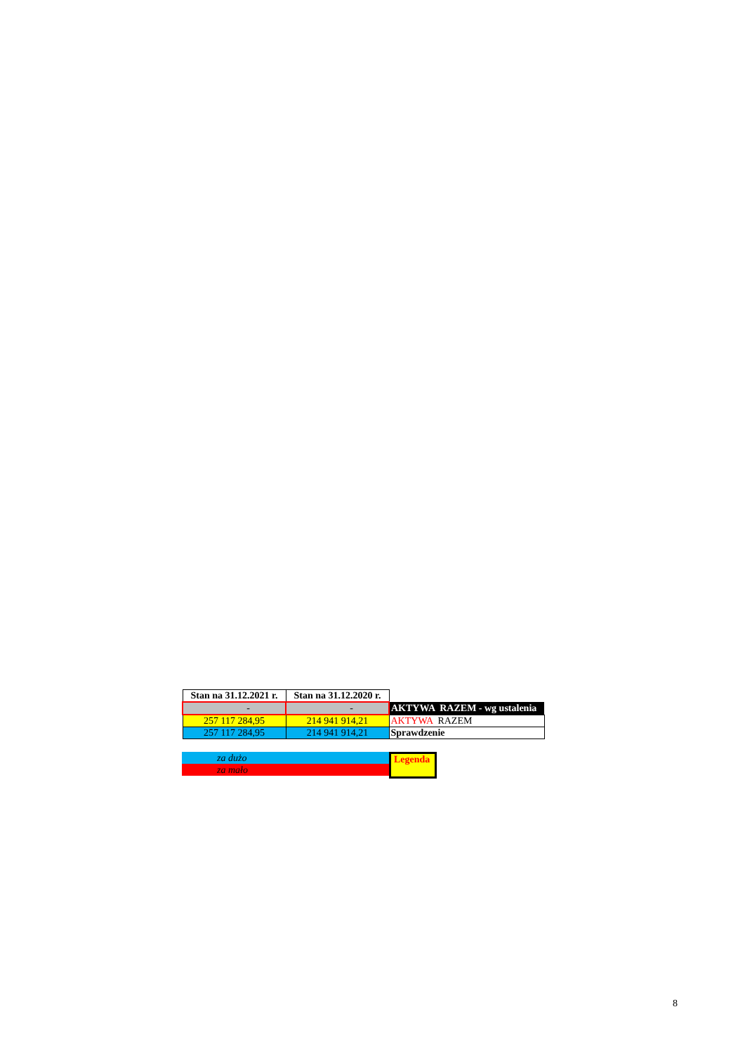| Stan na 31.12.2021 r. | Stan na 31.12.2020 r. | |
| - | - | AKTYWA RAZEM - wg ustalenia |
| 257 117 284,95 | 214 941 914,21 | AKTYWA RAZEM |
| 257 117 284,95 | 214 941 914,21 | Sprawdzenie |
za dużo
za mało
Legenda
8